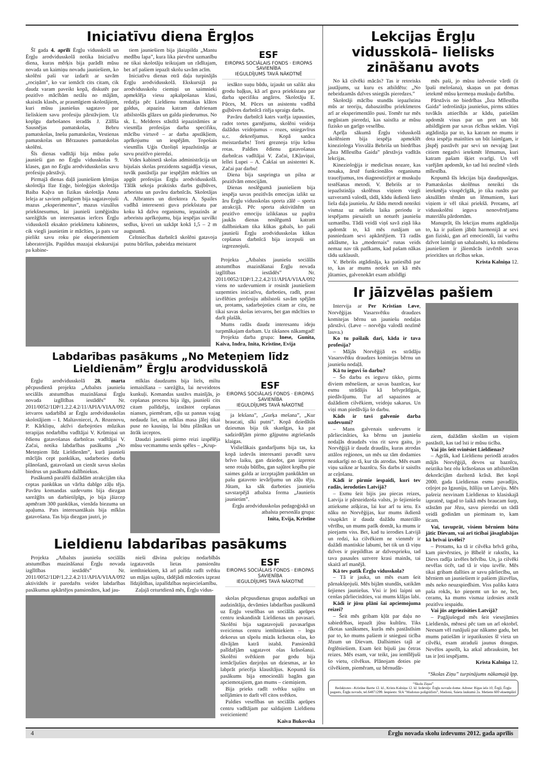Iniciatīvu diena Ērgļos
Šī gada 4. aprīlī Ērgļu vidusskolā un Ērgļu arodvidusskolā notika Iniciatīvu diena, kuras mērķis bija parādīt mūsu novada un kaimiņu novadu jauniešiem, ko skolēni paši var izdarīt ar savām „rociņām”, ko var iemācīt cits citam, cik daudz varam paveikt kopā, diskutēt par pozitīvo mācībām netālu no mājām, skaistās klasēs, ar prasmīgiem skolotājiem, kuri mūsu jauniešus sagatavo par lieliskiem savu profesiju pārstāvjiem. Uz kopīgu darbošanos ieradās J. Zālīša Sausnējas pamatskolas, Bebru pamatskolas, Inešu pamatskolas, Vestienas pamatskolas un Bērzaunes pamatskolas skolēni.
Šīs dienas vadītāji bija mūsu pašu jaunieši gan no Ērgļu vidusskolas 9. klases, gan no Ērgļu arodvidusskolas savu profesiju pārstāvji.
Pirmajā dienas daļā jauniešiem ķīmijas skolotāja Ilze Eņģe, bioloģijas skolotāja Baiba Kaļva un fizikas skolotāja Anna Ieleja ar saviem palīgiem bija sagatavojuši mazus „eksperimentus”, mazus vizuālus priekšnesumus, lai jaunieši izmēģinātu sarežģītās un interesantas ierīces Ērgļu vidusskolā eksakto priekšmetu kabinetos, cik viegli jaunietim ir mācīties, ja pats var pielikt savu roku pie eksperimentiem laboratorijās. Papildus mazajai ekskursijai pa kabine-
tiem jauniešiem bija jāaizpilda „Mantu medību lapa”, kura lika pievērst uzmanību ne tikai skolotāju teiktajam un rādītajam, bet arī pašiem iepazīt skolu savām acīm.
Iniciatīvu dienas otrā daļa turpinājās Ērgļu arodvidusskolā. Ekskursijā pa arodvidusskolu ciemiņi un saimnieki apmeklēja viesu apkalpošanas klasi, redzēja pēc Lieldienu tematikas klātos galdus, atpazina katram dzērienam atbilstošās glāzes un galda piederumus. No sk. L. Melderes stāstītā iepazināmies ar viesmīļa profesijas darba specifiku, mācību virtuvē – ar darba apstākļiem, aprīkojumu un iespējām. Topošais viesmīlis Uģis Ozoliņš iepazīstināja ar savu pozitīvo pieredzi.
Vides kabinetā skolas administrācija un bijušais skolas prezidents sagaidīja viesus, tuvāk pastāstīja par iespējām mācīties un apgūt profesijas Ērgļu arodvidusskolā. Tālāk sekoja praktisks darbs guļbūves, arboristu un pavāru darbnīcās. Skolotājas A. Albrantes un direktora A. Spailes vadībā interesenti guva priekšstatu par koku kā dzīvu organismu, iepazinās ar arboristu aprīkojumu, bija iespējas uzvilkt sedlus, ķiveri un uzkāpt kokā 1,5 – 2 m augstumā.
Celtniecības darbnīcā skolēni gatavoja putnu būrīšus, pabeidza meistarot
ESF
EIROPAS SOCIĀLAIS FONDS · EIROPAS SAVIENĪBA
IEGULDĪJUMS TAVĀ NĀKOTNĒ
iesākto suņu būdu, izjaukt un salikt aku grodu baļķus, kā arī guva priekšstatu par darba specifiku angāros. Skolotāju E. Pūces, M. Pūces un asistentu vadībā guļbūves darbnīcā ritēja spraigs darbs.
Pavāru darbnīcā katrs varēja izpausties, radot tortes garnējumu, skolēni veidoja dažādus veidojumus – rozes, sniegavīrus u.c. dekorējumus. Kopā sanāca meistardarbs! Torti greznoja triju krāsu rotas. Paldies ēdienu gatavošanas darbnīcas vadītājai V. Začai, I.Kļaviņai, lellei Lupei – A. Čakšai un asistentei K. Začai par darbu!
Diena bija saspringta un pilna ar pozitīvām emocijām.
Dienas noslēgumā jauniešiem bija iespēja savas pozitīvās emocijas izlikt uz āru Ērgļu vidusskolas sporta zālē – sporta atrakcijā. Pēc sporta aktivitātēm un pozitīvo emociju izlikšanas uz papīra jaukās dienas noslēgumā katram dalībniekam tika kūkas gabals, ko paši jaunieši Ērgļu arodvidusskolas kūkas cepšanas darbnīcā bija izcepuši un izgreznojuši.
Projekta „Atbalsts jauniešu sociālās atstumtības mazināšanai Ērgļu novada izglītības iestādēs” Nr. 2011/0052/1DP/1.2.2.4.2/11/APIA/VIAA/092 viens no uzdevumiem ir rosināt jauniešiem uzņemties iniciatīvu, darboties, radīt, prast izvēlēties profesiju atbilstoši savām spējām un, protams, sadarbojoties citam ar citu, ne tikai savas skolas ietvaros, bet gan mācīties to darīt plašāk.
Mums radās daudz interesantu ideju turpmākajam darbam. Uz tikšanos nākamgad!
Projekta darba grupa: Inese, Gunita, Kaiva, Indra, Inita, Kristīne, Evija
Labdarības pasākums „No Meteņiem līdz Lieldienām” Ērgļu arodvidusskolā
Ērgļu arodvidusskolā 28. marta pēcpusdienā projekta „Atbalsts jauniešu sociālās atstumtības mazināšanai Ērgļu novada izglītības iestādēs” Nr. 2011/0052/1DP/1.2.2.4.2/11/APIA/VIAA/092 ietvaros sadarbībā ar Ērgļu arodvidusskolas skolotājiem – I. Maltavniecei, A. Rozenovu, P. Kārkliņu, aktīvi darbojoties mūzikas terapijas nodarbību vadītājai V. Krūmiņai un ēdienu gatavošanas darbnīcas vadītājai V. Začai, notika labdarības pasākums „No Meteņiem līdz Lieldienām”, kurā jaunieši mācījās cept pankūkas, sadarboties darbu plānošanā, gatavošanā un cienāt savus skolas biedrus un pasākuma dalībniekus.
Pasākumā paralēli dažādām atrakcijām tika ceptas pankūkas un vārīta dabīgo zāļu tēja. Pavāru komandas uzdevums bija diezgan sarežģīts un darbietilpīgs, jo bija jāizcep apmēram 300 pankūkas, vienāda biezuma un apaļuma. Pats interesantākais bija mīklas gatavošana. Tas bija diezgan jautri, jo
mīklas daudzums bija liels, miltu iemaisīšana – sarežģīta, lai neveidotos kunkuļi. Komandas sastāvs mainījās, jo cepšanas process bija ilgs, jaunieši cits citam palīdzēja, izstāstot cepšanas nianses, piemēram, eļļu uz pannas vajag nedaudz liet, un mīklas masa jālej tikai puse no kausiņa, lai būtu plānākas un ātrāk izceptos.
Daudzi jaunieši pirmo reizi izspēlēja mūsu vecmammu senās spēles – „Krup-
ESF
EIROPAS SOCIĀLAIS FONDS · EIROPAS SAVIENĪBA
IEGULDĪJUMS TAVĀ NĀKOTNĒ
ja lekšana”, „Gurķa mešana”, „Kur braucati, sīki putni”. Kopā dziedātās dziesmas bija tik skanīgas, ka pat sadzirdējām pirmo gājputnu atgriešanās klaigas.
Vislielākais gandarījums bija tas, ka kopā izdevās interesanti pavadīt savu brīvo laiku, gan dziedot, gan izprotot seno rotaļu būtību, gan sajūtot kopību pie saimes galda ar izceptajām pankūkām un pašu gatavoto ievārījumu un zāļu tēju. Jūtam, ka sāk darboties jauniešu savstarpējā atbalsta forma „Jaunietis jaunietim”.
Ērgļu arodvidusskolas pedagoģiskā un atbalsta personāla grupa:
Inita, Evija, Kristīne
Lieldienu labdarības pasākums
Projekta „Atbalsts jauniešu sociālās atstumtības mazināšanai Ērgļu novada izglītības iestādēs” Nr. 2011/0052/1DP/1.2.2.4.2/11/APIA/VIAA/092 aktivitātēs ir paredzēts veidot labdarības pasākumus apkārtējos pansionātos, kad jau-
nieši dāvina pulciņu nodarbībās izgatavotās lietas pansionātu iemītniekiem, kā arī palīdz radīt svētku un mājas sajūtu, tādējādi mācoties izprast līdzjūtības, izpalīdzības nepieciešamību.
Zaļajā ceturtdienā mēs, Ērgļu vidus-
ESF
EIROPAS SOCIĀLAIS FONDS · EIROPAS SAVIENĪBA
IEGULDĪJUMS TAVĀ NĀKOTNĒ
skolas pēcpusdienas grupas audzēkņi un audzinātāja, devāmies labdarības pasākumā uz Ērgļu veselības un sociālās aprūpes centru ieskandināt Lieldienas un pavasari. Skolēni bija sagatavojuši pavasarīgus sveicienus centru iemītniekiem – logu dekorus un sīpolu mizās krāsotas olas, ko dāvājām katrā istabā. Pansionātā palīdzējām sagatavot olas krāsošanai. Skolēni svētkiem par godu bija iemācījušies dzejoļus un dziesmas, ar ko labprāt priecēja klausītājus. Kopumā šis pasākums bija emocionāli bagāts gan apciemotajiem, gan mums – ciemiņiem.
Bija prieks radīt svētku sajūtu un solījāmies to darīt vēl citos svētkos.
Paldies veselības un sociālās aprūpes centru vadītājam par saldajiem Lieldienu sveicieniem!
Kaiva Bukovska
Lekcijas Ērgļu vidusskolā– lielisks zināšanu avots
No kā cilvēki mācās? Tas ir retorisks jautājums, uz kuru es atbildētu: „No nebeidzamās dzīves sniegtās pieredzes.”
Skolotāji mācību stundās iepazīstina mūs ar teoriju, dabaszinību priekšmetos arī ar eksperimentālo pusi. Tomēr tur mēs negūstam pieredzi, kas saistīta ar mūsu fizisko un garīgo veselību.
Aprīļa sākumā Ērgļu vidusskolā skolēniem bija iespēja apmeklēt kineziologa Visvalža Bebriša un biedrības „Īsta Mīlestība Gaida” pārstāvja vadītās lekcijas.
Kinezioloģija ir medicīnas nozare, kas nosaka, ārstē funkcionālos organisma traucējumus, tos diagnosticējot ar muskuļu testēšanas metodi. V. Bebrišs ar to iepazīstināja skolēnus viņiem viegli uztveramā valodā, tādā, kādu ikdienā lieto liela daļa jauniešu. Ar šādu metodi noteikti vismaz uz nelielu laika periodu ir iespējams piesaistīt un noturēt jauniešu uzmanību. Tādā veidā viņš savā ziņā lika apdomāt to, kā mēs runājam un pasniedzam sevi apkārtējiem. Tā radās atklāsme, ka „modernais” runas veids nemaz nav tik patīkams, kad pašam nākas tādu uzklausīt.
V. Bebrišs atgādināja, ka patiesībā par to, kas ar mums notiek un kā mēs jūtamies, galvenokārt esam atbildīgi
mēs paši, jo mūsu izdvestie vārdi (it īpaši melošana), skaņas un pat domas ietekmē mūsu ķermeņa muskuļu darbību.
Pārstāvis no biedrības „Īsta Mīlestība Gaida” iedrošināja jauniešus, pirms stāties tuvākās attiecībās ar kādu, patiešām apdomāt visus par un pret un būt atbildīgiem par savas rīcības sekām. Viņš atgādināja par to, ka katram no mums ir dota iespēja mainīties un būt laimīgam, ir jāspēj pastāvēt par sevi un nevajag ļaut citiem negatīvi ietekmēt lēmumus, kuri katram pašam šķiet svarīgi. Un vēl varējām apdomāt, ko tad īsti nozīmē vārds mīlestība.
Kopumā šīs lekcijas bija daudzpusīgas. Pamatskolas skolēnus noteikti tās ietekmēja visspēcīgāk, jo tika runāts par aktuālām tēmām un lēmumiem, kuri viņiem ir vēl tikai priekšā. Protams, arī vidusskolēni ieguva nenovērtējamu materiālu pārdomām.
Manuprāt, šīs lekcijas mums atgādināja to, ka ir pašiem jābūt harmonijā ar sevi gan fiziski, gan arī emocionāli, lai varētu dzīvot laimīgi un sabalansēti, ka mūsdienu jauniešiem ir jāiemācās izvērtēt savas prioritātes un rīcības sekas.
Krista Kalniņa 12.
Ir jāizvēlas pašiem
Intervija ar Per Kristian Løve, Norvēģijas Vasarsvētku draudzes komitejas bērnu un jauniešu nodaļas pārstāvi. (Løve – norvēģu valodā nozīmē lauva.)
Ko tu pašlaik dari, kāda ir tava profesija?
– Mājās Norvēģijā es strādāju Vasarsvētku draudzes komitejas bērnu un jauniešu nodaļā.
Kā tu ieguvi šo darbu?
– Šo darbu es ieguvu tikko, pirms diviem mēnešiem, ar savas baznīcas, kur esmu strādājis kā brīvprātīgais, piedāvājumu. Tur arī sapazinos ar dažādiem cilvēkiem, veidoju sakarus. Un viņi man piedāvāja šo darbu.
Kāds ir tavi galvenie darba uzdevumi?
– Mans galvenais uzdevums ir pārliecināties, ka bērnu un jauniešu nodaļās draudzēs viss rit savu gaitu, jo Norvēģijā ir daudz draudžu, kuras atrodas attālos reģionos, un mēs uz tām dodamies neatkarīgi no tā, kur tās atrodas. Mēs esam viņu saikne ar baznīcu. Šis darbs ir saistīts ar ceļošanu.
Kādi ir pirmie iespaidi, kuri tev radās, ierodoties Latvijā?
– Esmu šeit bijis jau piecas reizes, Latvija ir pārsteidzoša valsts, jo šejieniešu attieksme atšķiras, lai kur arī tu ietu. Es nāku no Norvēģijas, kur mums ikdienā visapkārt ir daudz dažādu materiālo vērtību, un mums patīk domāt, ka mums ir pieejams viss. Bet, kad tu ierodies Latvijā un redzi, ka cilvēkiem ne vienmēr ir dažādi mantiskie labumi, bet tik un tā viņu dzīves ir piepildītas ar dzīvesprieku, tad tava pasaules uztvere krasi mainās, tai skaitā arī manējā.
Kā tev patīk Ērgļu vidusskola?
– Tā ir jauka, un mēs esam šeit pārnakšņojuši. Mēs bijām stundās, satikām šejienes jauniešus. Visi ir ļoti laipni un cenšas pārliecināties, vai mums klājas labi.
Kādi ir jūsu plāni šai apciemojuma reizei?
– Šeit mēs gribam kļūt par daļu no sabiedrības, iepazīt jūsu kultūru. Tiks rīkotas sanāksmes, kurās mēs pastāstīsim par to, ko mums pašiem ir sniegusi ticība Jēzum un Dievam. Dalīsimies tajā ar ērglēniešiem. Esam šeit bijuši jau četras reizes. Mēs esam, var teikt, jau iemīlējuši šo vietu, cilvēkus. Plānojam doties pie cilvēkiem, piemēram, uz bērnudār-
ziem, dažādām skolām un viņiem pastāstīt, kas tad īsti ir mūsu ticība.
Vai jūs šeit svinēsiet Lieldienas?
– Agrāk, kad Lieldienu periodā atrados mājās Norvēģijā, devos uz baznīcu, neiztika bez olu krāsošanas un atbilstošām dekorācijām dzeltenā krāsā. Bet kopš 2000. gada Lieldienas esmu pavadījis, ceļojot pa Igauniju, Itāliju un Latviju. Mēs pašreiz nesvinam Lieldienas to klasiskajā izpratnē, tagad to laikā mēs braucam šurp, stāstām par Jēzu, savu pieredzi un tādā veidā godinām un pieminam to, kam ticam.
Vai, tavuprāt, visiem bērniem būtu jātic Dievam, vai arī ticībai jāsaglabājas kā brīvai izvēlei?
– Protams, ka tā ir cilvēka brīvā griba, kam pievērsties, jo Bībelē ir rakstīts, ka Dievs radīja izvēles brīvību. Un, ja cilvēki nevēlas ticēt, tad tā ir viņu izvēle. Mēs tikai gribam dalīties ar savu pārliecību, un bērniem un jauniešiem ir pašiem jāizvēlas, mēs neko neuzspiedīsim. Viss paliks katra paša rokās, ko pieņemt un ko ne, bet, cerams, ka mums vismaz izdosies atstāt pozitīvu iespaidu.
Vai jūs atgriezīsities Latvijā?
– Pagājušogad mēs šeit viesojāmies Lieldienās, mēnesi pēc tam un arī oktobrī. Neesam vēl runājuši par nākamo gadu, bet mums patiešām ir iepatikusies šī vieta un cilvēki, esam atraduši jaunus draugus. Nevēlos apsolīt, ka atkal atbrauksim, bet tas ir ļoti iespējams.
Krista Kalniņa 12.
“Skolas Ziņu” turpinājums nākamajā lpp.
“Skolu Ziņas”
Redaktores –Kristīne Ikerte 12. kl., Krista Kalniņa 12. kl. Izdevējs: Ērgļu novada dome. Adrese: Rīgas iela 10, Ērgļi, Ērgļu pagasts, Ērgļu novads, tel.64871299. Iespiests: SIA “Madonas poligrāfists”, Madonā, Saieta laukumā 2a. Metiens 600 eksemplāri
4 Ērgļu novada skolu izdevums 2012. gada aprīlis